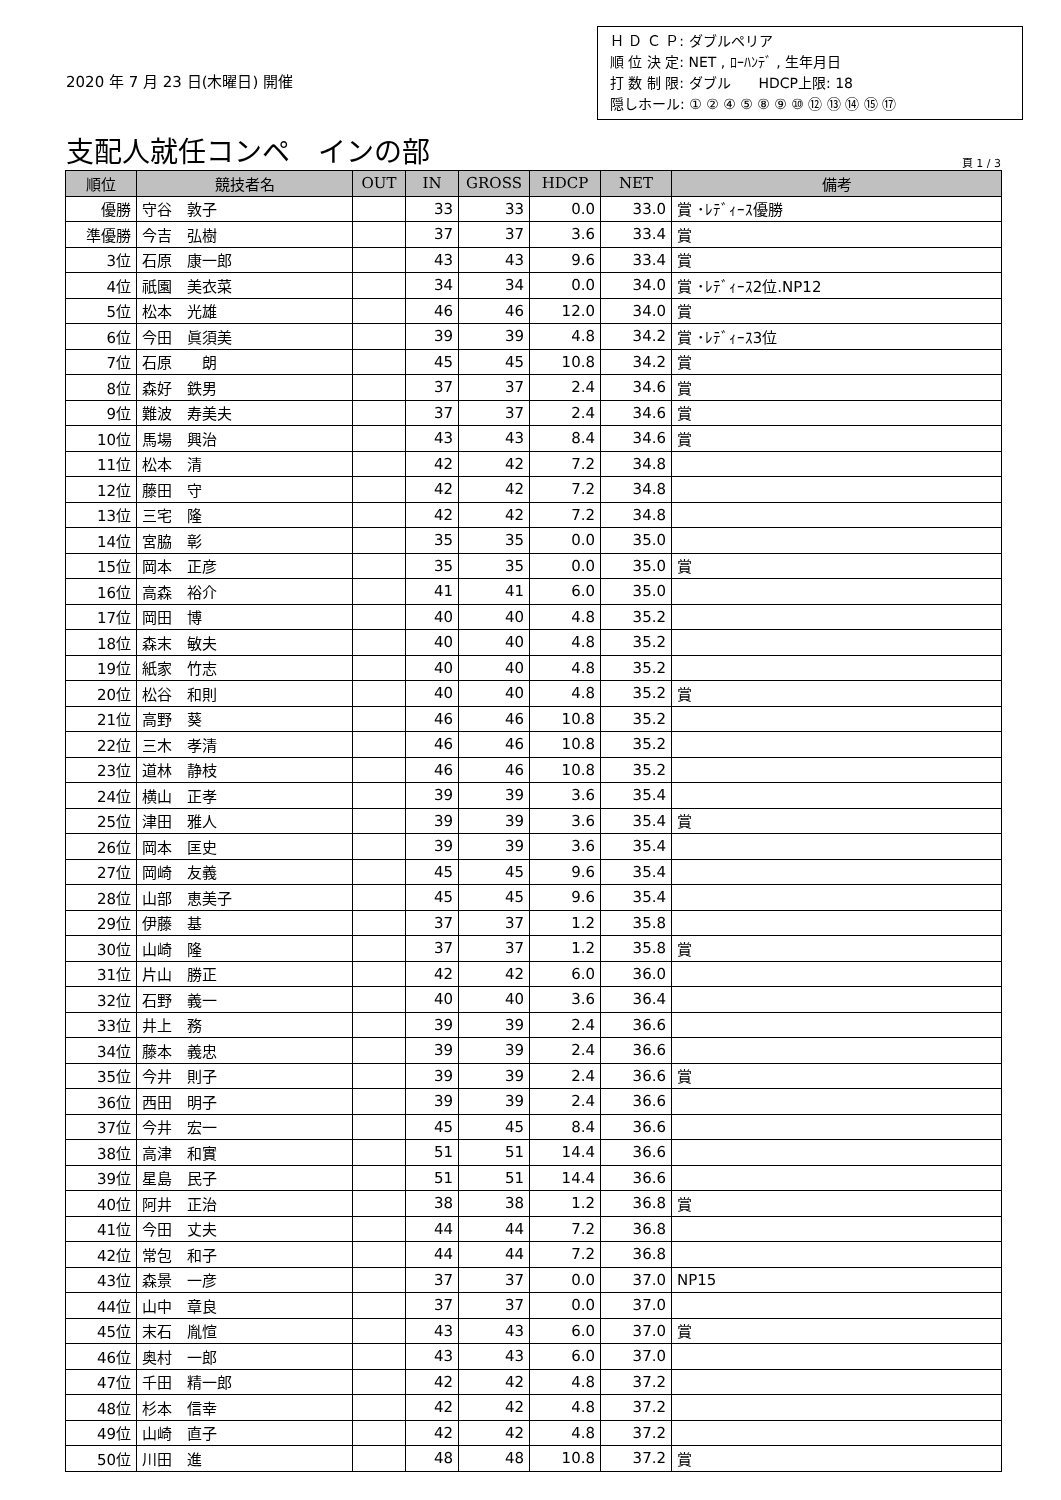2020 年 7 月 23 日(木曜日) 開催
Ｈ Ｄ Ｃ Ｐ: ダブルペリア
順 位 決 定: NET , ﾛｰﾊﾝﾃﾞ , 生年月日
打 数 制 限: ダブル　　HDCP上限: 18
隠しホール: ① ② ④ ⑤ ⑧ ⑨ ⑩ ⑫ ⑬ ⑭ ⑮ ⑰
支配人就任コンペ　インの部 頁 1 / 3
| 順位 | 競技者名 | OUT | IN | GROSS | HDCP | NET | 備考 |
| --- | --- | --- | --- | --- | --- | --- | --- |
| 優勝 | 守谷 敦子 | | 33 | 33 | 0.0 | 33.0 | 賞 ･ﾚﾃﾞｨｰｽ優勝 |
| 準優勝 | 今吉 弘樹 | | 37 | 37 | 3.6 | 33.4 | 賞 |
| 3位 | 石原 康一郎 | | 43 | 43 | 9.6 | 33.4 | 賞 |
| 4位 | 祇園 美衣菜 | | 34 | 34 | 0.0 | 34.0 | 賞 ･ﾚﾃﾞｨｰｽ2位.NP12 |
| 5位 | 松本 光雄 | | 46 | 46 | 12.0 | 34.0 | 賞 |
| 6位 | 今田 眞須美 | | 39 | 39 | 4.8 | 34.2 | 賞 ･ﾚﾃﾞｨｰｽ3位 |
| 7位 | 石原 朗 | | 45 | 45 | 10.8 | 34.2 | 賞 |
| 8位 | 森好 鉄男 | | 37 | 37 | 2.4 | 34.6 | 賞 |
| 9位 | 難波 寿美夫 | | 37 | 37 | 2.4 | 34.6 | 賞 |
| 10位 | 馬場 興治 | | 43 | 43 | 8.4 | 34.6 | 賞 |
| 11位 | 松本 清 | | 42 | 42 | 7.2 | 34.8 | |
| 12位 | 藤田 守 | | 42 | 42 | 7.2 | 34.8 | |
| 13位 | 三宅 隆 | | 42 | 42 | 7.2 | 34.8 | |
| 14位 | 宮脇 彰 | | 35 | 35 | 0.0 | 35.0 | |
| 15位 | 岡本 正彦 | | 35 | 35 | 0.0 | 35.0 | 賞 |
| 16位 | 高森 裕介 | | 41 | 41 | 6.0 | 35.0 | |
| 17位 | 岡田 博 | | 40 | 40 | 4.8 | 35.2 | |
| 18位 | 森末 敏夫 | | 40 | 40 | 4.8 | 35.2 | |
| 19位 | 紙家 竹志 | | 40 | 40 | 4.8 | 35.2 | |
| 20位 | 松谷 和則 | | 40 | 40 | 4.8 | 35.2 | 賞 |
| 21位 | 高野 葵 | | 46 | 46 | 10.8 | 35.2 | |
| 22位 | 三木 孝清 | | 46 | 46 | 10.8 | 35.2 | |
| 23位 | 道林 静枝 | | 46 | 46 | 10.8 | 35.2 | |
| 24位 | 横山 正孝 | | 39 | 39 | 3.6 | 35.4 | |
| 25位 | 津田 雅人 | | 39 | 39 | 3.6 | 35.4 | 賞 |
| 26位 | 岡本 匡史 | | 39 | 39 | 3.6 | 35.4 | |
| 27位 | 岡崎 友義 | | 45 | 45 | 9.6 | 35.4 | |
| 28位 | 山部 恵美子 | | 45 | 45 | 9.6 | 35.4 | |
| 29位 | 伊藤 基 | | 37 | 37 | 1.2 | 35.8 | |
| 30位 | 山崎 隆 | | 37 | 37 | 1.2 | 35.8 | 賞 |
| 31位 | 片山 勝正 | | 42 | 42 | 6.0 | 36.0 | |
| 32位 | 石野 義一 | | 40 | 40 | 3.6 | 36.4 | |
| 33位 | 井上 務 | | 39 | 39 | 2.4 | 36.6 | |
| 34位 | 藤本 義忠 | | 39 | 39 | 2.4 | 36.6 | |
| 35位 | 今井 則子 | | 39 | 39 | 2.4 | 36.6 | 賞 |
| 36位 | 西田 明子 | | 39 | 39 | 2.4 | 36.6 | |
| 37位 | 今井 宏一 | | 45 | 45 | 8.4 | 36.6 | |
| 38位 | 高津 和實 | | 51 | 51 | 14.4 | 36.6 | |
| 39位 | 星島 民子 | | 51 | 51 | 14.4 | 36.6 | |
| 40位 | 阿井 正治 | | 38 | 38 | 1.2 | 36.8 | 賞 |
| 41位 | 今田 丈夫 | | 44 | 44 | 7.2 | 36.8 | |
| 42位 | 常包 和子 | | 44 | 44 | 7.2 | 36.8 | |
| 43位 | 森景 一彦 | | 37 | 37 | 0.0 | 37.0 | NP15 |
| 44位 | 山中 章良 | | 37 | 37 | 0.0 | 37.0 | |
| 45位 | 末石 胤愃 | | 43 | 43 | 6.0 | 37.0 | 賞 |
| 46位 | 奥村 一郎 | | 43 | 43 | 6.0 | 37.0 | |
| 47位 | 千田 精一郎 | | 42 | 42 | 4.8 | 37.2 | |
| 48位 | 杉本 信幸 | | 42 | 42 | 4.8 | 37.2 | |
| 49位 | 山崎 直子 | | 42 | 42 | 4.8 | 37.2 | |
| 50位 | 川田 進 | | 48 | 48 | 10.8 | 37.2 | 賞 |